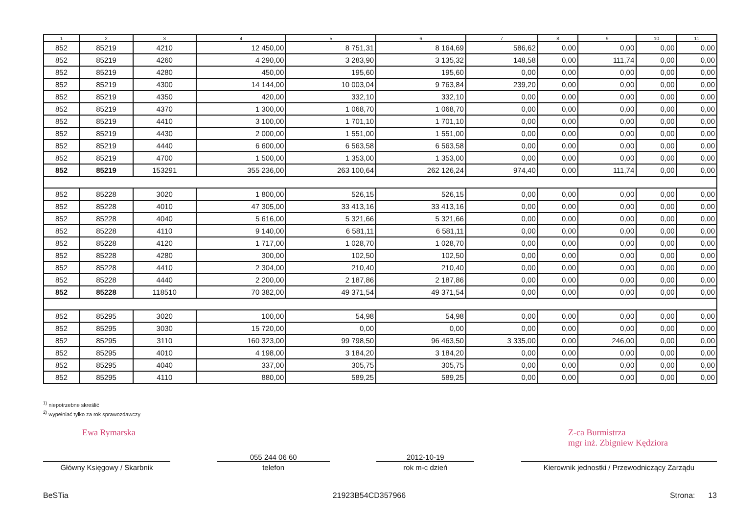| 1 | 2 | 3 | 4 | 5 | 6 | 7 | 8 | 9 | 10 | 11 |
| --- | --- | --- | --- | --- | --- | --- | --- | --- | --- | --- |
| 852 | 85219 | 4210 | 12 450,00 | 8 751,31 | 8 164,69 | 586,62 | 0,00 | 0,00 | 0,00 | 0,00 |
| 852 | 85219 | 4260 | 4 290,00 | 3 283,90 | 3 135,32 | 148,58 | 0,00 | 111,74 | 0,00 | 0,00 |
| 852 | 85219 | 4280 | 450,00 | 195,60 | 195,60 | 0,00 | 0,00 | 0,00 | 0,00 | 0,00 |
| 852 | 85219 | 4300 | 14 144,00 | 10 003,04 | 9 763,84 | 239,20 | 0,00 | 0,00 | 0,00 | 0,00 |
| 852 | 85219 | 4350 | 420,00 | 332,10 | 332,10 | 0,00 | 0,00 | 0,00 | 0,00 | 0,00 |
| 852 | 85219 | 4370 | 1 300,00 | 1 068,70 | 1 068,70 | 0,00 | 0,00 | 0,00 | 0,00 | 0,00 |
| 852 | 85219 | 4410 | 3 100,00 | 1 701,10 | 1 701,10 | 0,00 | 0,00 | 0,00 | 0,00 | 0,00 |
| 852 | 85219 | 4430 | 2 000,00 | 1 551,00 | 1 551,00 | 0,00 | 0,00 | 0,00 | 0,00 | 0,00 |
| 852 | 85219 | 4440 | 6 600,00 | 6 563,58 | 6 563,58 | 0,00 | 0,00 | 0,00 | 0,00 | 0,00 |
| 852 | 85219 | 4700 | 1 500,00 | 1 353,00 | 1 353,00 | 0,00 | 0,00 | 0,00 | 0,00 | 0,00 |
| 852 | 85219 | 153291 | 355 236,00 | 263 100,64 | 262 126,24 | 974,40 | 0,00 | 111,74 | 0,00 | 0,00 |
| 852 | 85228 | 3020 | 1 800,00 | 526,15 | 526,15 | 0,00 | 0,00 | 0,00 | 0,00 | 0,00 |
| 852 | 85228 | 4010 | 47 305,00 | 33 413,16 | 33 413,16 | 0,00 | 0,00 | 0,00 | 0,00 | 0,00 |
| 852 | 85228 | 4040 | 5 616,00 | 5 321,66 | 5 321,66 | 0,00 | 0,00 | 0,00 | 0,00 | 0,00 |
| 852 | 85228 | 4110 | 9 140,00 | 6 581,11 | 6 581,11 | 0,00 | 0,00 | 0,00 | 0,00 | 0,00 |
| 852 | 85228 | 4120 | 1 717,00 | 1 028,70 | 1 028,70 | 0,00 | 0,00 | 0,00 | 0,00 | 0,00 |
| 852 | 85228 | 4280 | 300,00 | 102,50 | 102,50 | 0,00 | 0,00 | 0,00 | 0,00 | 0,00 |
| 852 | 85228 | 4410 | 2 304,00 | 210,40 | 210,40 | 0,00 | 0,00 | 0,00 | 0,00 | 0,00 |
| 852 | 85228 | 4440 | 2 200,00 | 2 187,86 | 2 187,86 | 0,00 | 0,00 | 0,00 | 0,00 | 0,00 |
| 852 | 85228 | 118510 | 70 382,00 | 49 371,54 | 49 371,54 | 0,00 | 0,00 | 0,00 | 0,00 | 0,00 |
| 852 | 85295 | 3020 | 100,00 | 54,98 | 54,98 | 0,00 | 0,00 | 0,00 | 0,00 | 0,00 |
| 852 | 85295 | 3030 | 15 720,00 | 0,00 | 0,00 | 0,00 | 0,00 | 0,00 | 0,00 | 0,00 |
| 852 | 85295 | 3110 | 160 323,00 | 99 798,50 | 96 463,50 | 3 335,00 | 0,00 | 246,00 | 0,00 | 0,00 |
| 852 | 85295 | 4010 | 4 198,00 | 3 184,20 | 3 184,20 | 0,00 | 0,00 | 0,00 | 0,00 | 0,00 |
| 852 | 85295 | 4040 | 337,00 | 305,75 | 305,75 | 0,00 | 0,00 | 0,00 | 0,00 | 0,00 |
| 852 | 85295 | 4110 | 880,00 | 589,25 | 589,25 | 0,00 | 0,00 | 0,00 | 0,00 | 0,00 |
<sup>1)</sup> niepotrzebne skreślić
<sup>2)</sup> wypełniać tylko za rok sprawozdawczy
Ewa Rymarska Z-ca Burmistrza
mgr inż. Zbigniew Kędziora
Główny Księgowy / Skarbnik
055 244 06 60
telefon
2012-10-19
rok m-c dzień
Kierownik jednostki / Przewodniczący Zarządu
BeSTia 21923B54CD357966 Strona: 13